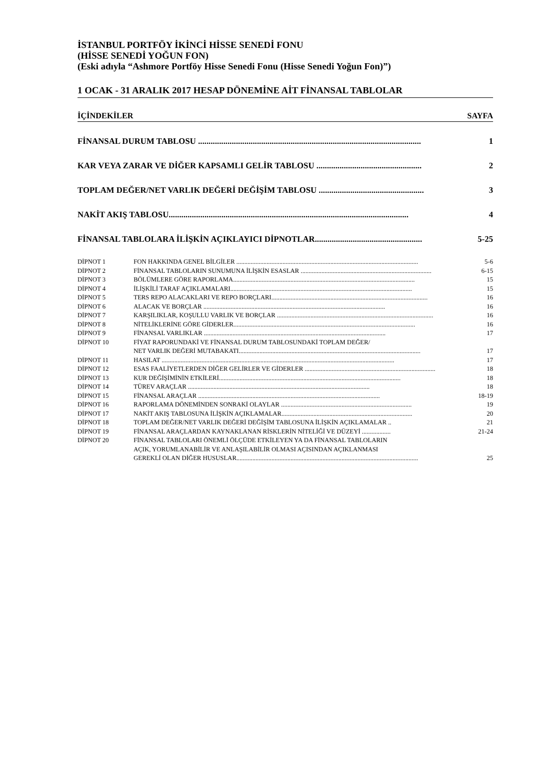İSTANBUL PORTFÖY İKİNCİ HİSSE SENEDİ FONU
(HİSSE SENEDİ YOĞUN FON)
(Eski adıyla “Ashmore Portföy Hisse Senedi Fonu (Hisse Senedi Yoğun Fon)”)
1 OCAK - 31 ARALIK 2017 HESAP DÖNEMİNE AİT FİNANSAL TABLOLAR
İÇİNDEKİLER SAYFA
FİNANSAL DURUM TABLOSU .......................................................................................................... 1
KAR VEYA ZARAR VE DİĞER KAPSAMLI GELİR TABLOSU .................................................. 2
TOPLAM DEĞER/NET VARLIK DEĞERİ DEĞİŞİM TABLOSU .................................................. 3
NAKİT AKIŞ TABLOSU.................................................................................................................. 4
FİNANSAL TABLOLARA İLİŞKİN AÇIKLAYICI DİPNOTLAR................................................... 5-25
DİPNOT 1 FON HAKKINDA GENEL BİLGİLER .................................................................................................................. 5-6
DİPNOT 2 FİNANSAL TABLOLARIN SUNUMUNA İLİŞKİN ESASLAR .................................................................................. 6-15
DİPNOT 3 BÖLÜMLERE GÖRE RAPORLAMA.................................................................................................................. 15
DİPNOT 4 İLİŞKİLİ TARAF AÇIKLAMALARI.................................................................................................................. 15
DİPNOT 5 TERS REPO ALACAKLARI VE REPO BORÇLARI.................................................................................................. 16
DİPNOT 6 ALACAK VE BORÇLAR .................................................................................................................. 16
DİPNOT 7 KARŞILIKLAR, KOŞULLU VARLIK VE BORÇLAR .................................................................................................. 16
DİPNOT 8 NİTELİKLERİNE GÖRE GİDERLER.................................................................................................................. 16
DİPNOT 9 FİNANSAL VARLIKLAR .................................................................................................................. 17
DİPNOT 10 FİYAT RAPORUNDAKİ VE FİNANSAL DURUM TABLOSUNDAKİ TOPLAM DEĞER/
NET VARLIK DEĞERİ MUTABAKATI.................................................................................................................. 17
DİPNOT 11 HASILAT .................................................................................................................................................. 17
DİPNOT 12 ESAS FAALİYETLERDEN DİĞER GELİRLER VE GİDERLER .................................................................................. 18
DİPNOT 13 KUR DEĞİŞİMİNİN ETKİLERİ.................................................................................................................. 18
DİPNOT 14 TÜREV ARAÇLAR .................................................................................................................. 18
DİPNOT 15 FİNANSAL ARAÇLAR .................................................................................................................. 18-19
DİPNOT 16 RAPORLAMA DÖNEMİNDEN SONRAKİ OLAYLAR .................................................................................. 19
DİPNOT 17 NAKİT AKIŞ TABLOSUNA İLİŞKİN AÇIKLAMALAR.................................................................................. 20
DİPNOT 18 TOPLAM DEĞER/NET VARLIK DEĞERİ DEĞİŞİM TABLOSUNA İLİŞKİN AÇIKLAMALAR .. 21
DİPNOT 19 FİNANSAL ARAÇLARDAN KAYNAKLANAN RİSKLERİN NİTELİĞİ VE DÜZEYİ .................. 21-24
DİPNOT 20 FİNANSAL TABLOLARI ÖNEMLİ ÖLÇÜDE ETKİLEYEN YA DA FİNANSAL TABLOLARIN
AÇIK, YORUMLANABİLİR VE ANLAŞILABİLİR OLMASI AÇISINDAN AÇIKLANMASI
GEREKLİ OLAN DİĞER HUSUSLAR.................................................................................................................. 25